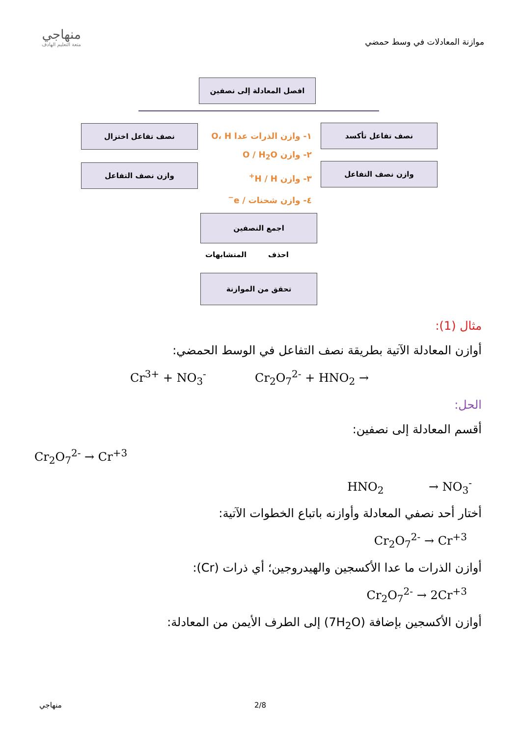موازنة المعادلات في وسط حمضي
منهاجي
متعة التعليم الهادف
افصل المعادلة إلى نصفين
نصف تفاعل تأكسد
نصف تفاعل اختزال
وازن نصف التفاعل
وازن نصف التفاعل
١- وازن الذرات عدا O، H
٢- وازن O / H<sub>2</sub>O
٣- وازن H / H<sup>+</sup>
٤- وازن شحنات / e<sup>−</sup>
اجمع النصفين
احذف المتشابهات
تحقق من الموازنة
مثال (1):
أوازن المعادلة الآتية بطريقة نصف التفاعل في الوسط الحمضي:
Cr<sup>3+</sup> + NO<sub>3</sub><sup>-</sup> Cr<sub>2</sub>O<sub>7</sub><sup>2-</sup> + HNO<sub>2</sub> →
الحل:
أقسم المعادلة إلى نصفين:
Cr<sub>2</sub>O<sub>7</sub><sup>2-</sup> → Cr<sup>+3</sup>
HNO<sub>2</sub> → NO<sub>3</sub><sup>-</sup>
أختار أحد نصفي المعادلة وأوازنه باتباع الخطوات الآتية:
Cr<sub>2</sub>O<sub>7</sub><sup>2-</sup> → Cr<sup>+3</sup>
أوازن الذرات ما عدا الأكسجين والهيدروجين؛ أي ذرات (Cr):
Cr<sub>2</sub>O<sub>7</sub><sup>2-</sup> → 2Cr<sup>+3</sup>
أوازن الأكسجين بإضافة (7H<sub>2</sub>O) إلى الطرف الأيمن من المعادلة:
منهاجي 2/8